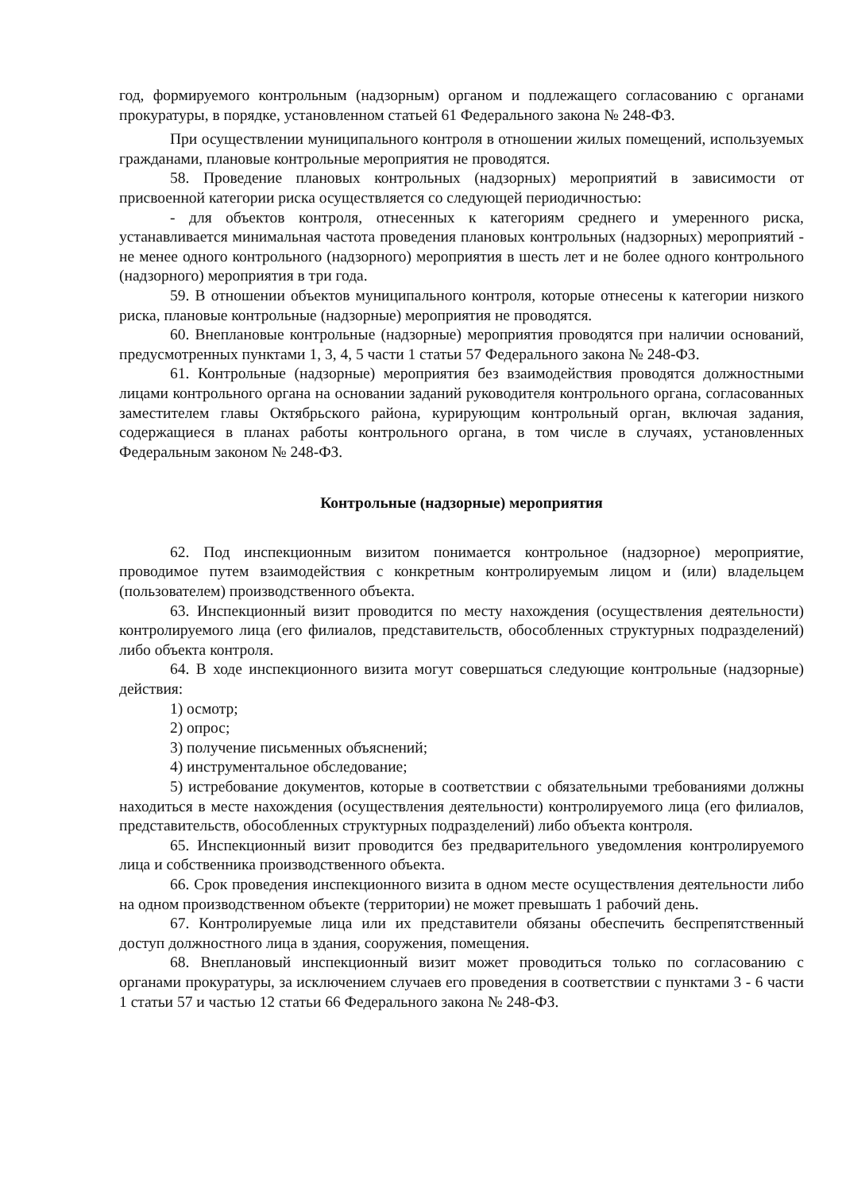год, формируемого контрольным (надзорным) органом и подлежащего согласованию с органами прокуратуры, в порядке, установленном статьей 61 Федерального закона № 248-ФЗ.
При осуществлении муниципального контроля в отношении жилых помещений, используемых гражданами, плановые контрольные мероприятия не проводятся.
58. Проведение плановых контрольных (надзорных) мероприятий в зависимости от присвоенной категории риска осуществляется со следующей периодичностью:
- для объектов контроля, отнесенных к категориям среднего и умеренного риска, устанавливается минимальная частота проведения плановых контрольных (надзорных) мероприятий - не менее одного контрольного (надзорного) мероприятия в шесть лет и не более одного контрольного (надзорного) мероприятия в три года.
59. В отношении объектов муниципального контроля, которые отнесены к категории низкого риска, плановые контрольные (надзорные) мероприятия не проводятся.
60. Внеплановые контрольные (надзорные) мероприятия проводятся при наличии оснований, предусмотренных пунктами 1, 3, 4, 5 части 1 статьи 57 Федерального закона № 248-ФЗ.
61. Контрольные (надзорные) мероприятия без взаимодействия проводятся должностными лицами контрольного органа на основании заданий руководителя контрольного органа, согласованных заместителем главы Октябрьского района, курирующим контрольный орган, включая задания, содержащиеся в планах работы контрольного органа, в том числе в случаях, установленных Федеральным законом № 248-ФЗ.
Контрольные (надзорные) мероприятия
62. Под инспекционным визитом понимается контрольное (надзорное) мероприятие, проводимое путем взаимодействия с конкретным контролируемым лицом и (или) владельцем (пользователем) производственного объекта.
63. Инспекционный визит проводится по месту нахождения (осуществления деятельности) контролируемого лица (его филиалов, представительств, обособленных структурных подразделений) либо объекта контроля.
64. В ходе инспекционного визита могут совершаться следующие контрольные (надзорные) действия:
1) осмотр;
2) опрос;
3) получение письменных объяснений;
4) инструментальное обследование;
5) истребование документов, которые в соответствии с обязательными требованиями должны находиться в месте нахождения (осуществления деятельности) контролируемого лица (его филиалов, представительств, обособленных структурных подразделений) либо объекта контроля.
65. Инспекционный визит проводится без предварительного уведомления контролируемого лица и собственника производственного объекта.
66. Срок проведения инспекционного визита в одном месте осуществления деятельности либо на одном производственном объекте (территории) не может превышать 1 рабочий день.
67. Контролируемые лица или их представители обязаны обеспечить беспрепятственный доступ должностного лица в здания, сооружения, помещения.
68. Внеплановый инспекционный визит может проводиться только по согласованию с органами прокуратуры, за исключением случаев его проведения в соответствии с пунктами 3 - 6 части 1 статьи 57 и частью 12 статьи 66 Федерального закона № 248-ФЗ.